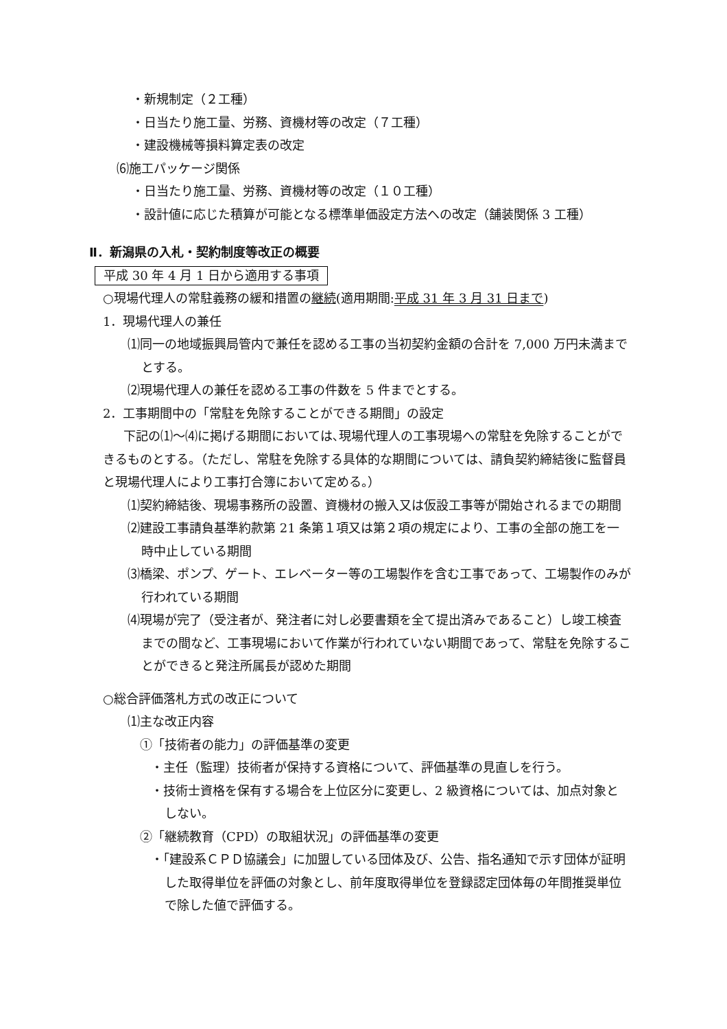・新規制定（２工種）
・日当たり施工量、労務、資機材等の改定（７工種）
・建設機械等損料算定表の改定
⑹施工パッケージ関係
・日当たり施工量、労務、資機材等の改定（１０工種）
・設計値に応じた積算が可能となる標準単価設定方法への改定（舗装関係 3 工種）
Ⅱ．新潟県の入札・契約制度等改正の概要
平成 30 年 4 月 1 日から適用する事項
○現場代理人の常駐義務の緩和措置の継続(適用期間:平成 31 年 3 月 31 日まで)
1．現場代理人の兼任
⑴同一の地域振興局管内で兼任を認める工事の当初契約金額の合計を 7,000 万円未満までとする。
⑵現場代理人の兼任を認める工事の件数を 5 件までとする。
2．工事期間中の「常駐を免除することができる期間」の設定
下記の⑴～⑷に掲げる期間においては､現場代理人の工事現場への常駐を免除することができるものとする。（ただし、常駐を免除する具体的な期間については、請負契約締結後に監督員と現場代理人により工事打合簿において定める。）
⑴契約締結後、現場事務所の設置、資機材の搬入又は仮設工事等が開始されるまでの期間
⑵建設工事請負基準約款第 21 条第１項又は第２項の規定により、工事の全部の施工を一時中止している期間
⑶橋梁、ポンプ、ゲート、エレベーター等の工場製作を含む工事であって、工場製作のみが行われている期間
⑷現場が完了（受注者が、発注者に対し必要書類を全て提出済みであること）し竣工検査までの間など、工事現場において作業が行われていない期間であって、常駐を免除することができると発注所属長が認めた期間
○総合評価落札方式の改正について
⑴主な改正内容
①「技術者の能力」の評価基準の変更
・主任（監理）技術者が保持する資格について、評価基準の見直しを行う。
・技術士資格を保有する場合を上位区分に変更し、2 級資格については、加点対象としない。
②「継続教育（CPD）の取組状況」の評価基準の変更
・「建設系ＣＰＤ協議会」に加盟している団体及び、公告、指名通知で示す団体が証明した取得単位を評価の対象とし、前年度取得単位を登録認定団体毎の年間推奨単位で除した値で評価する。